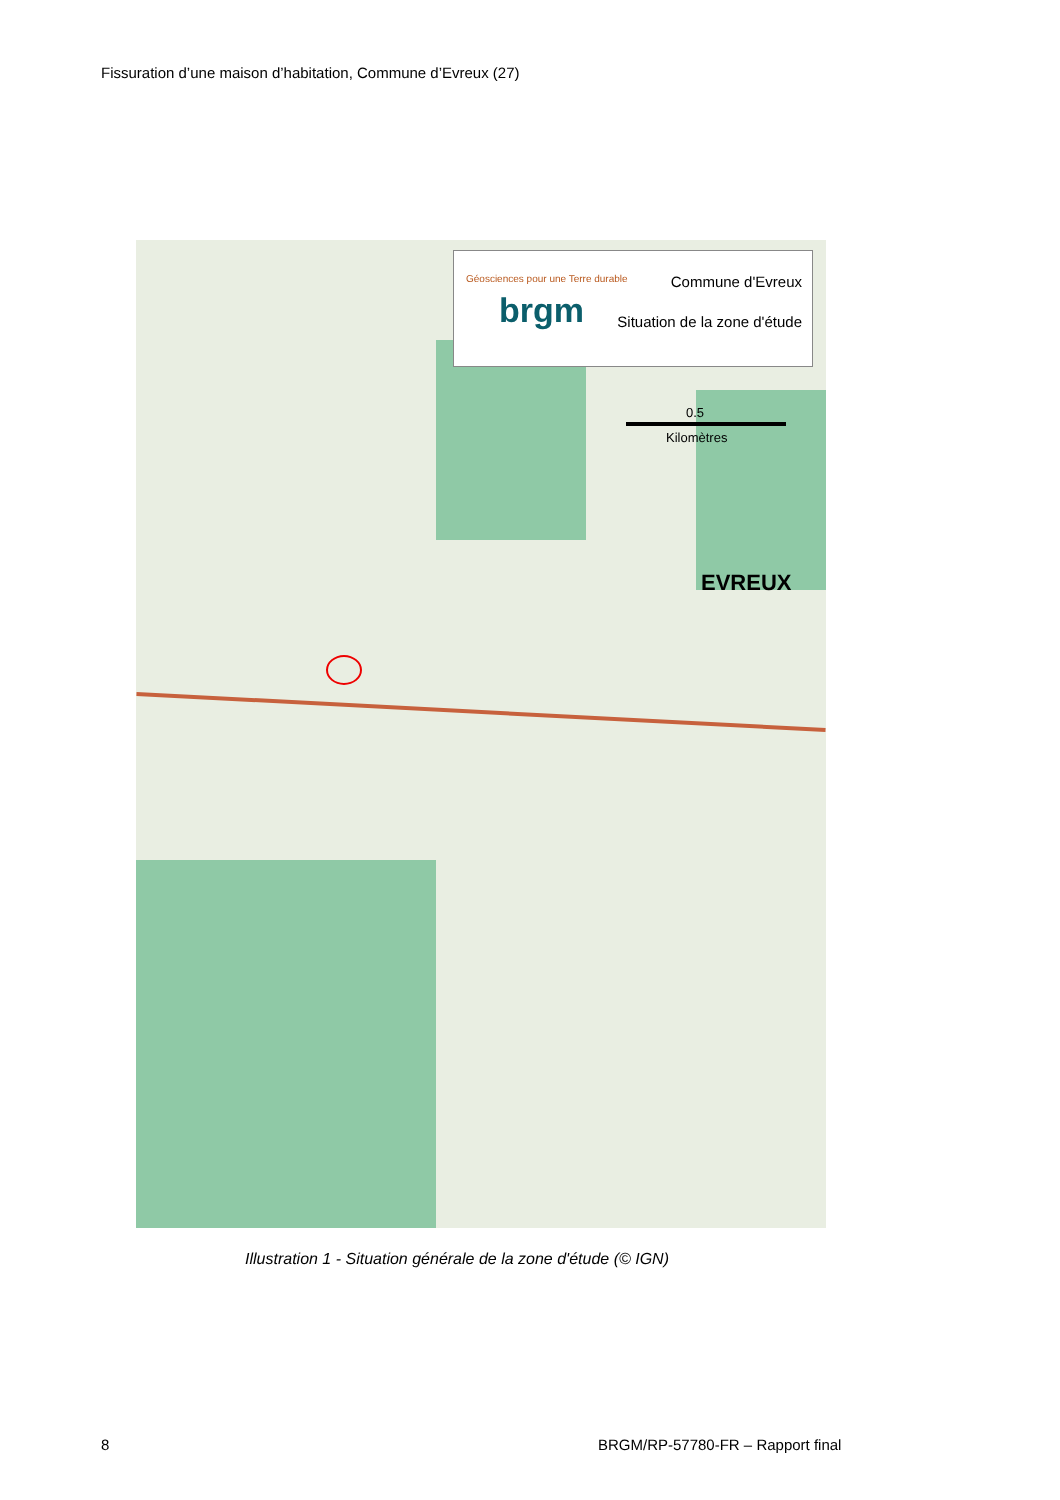Fissuration d’une maison d’habitation, Commune d’Evreux (27)
Géosciences pour une Terre durable
brgm
Commune d'Evreux
Situation de la zone d'étude
0.5
Kilomètres
EVREUX
Illustration 1 - Situation générale de la zone d'étude (© IGN)
8
BRGM/RP-57780-FR – Rapport final